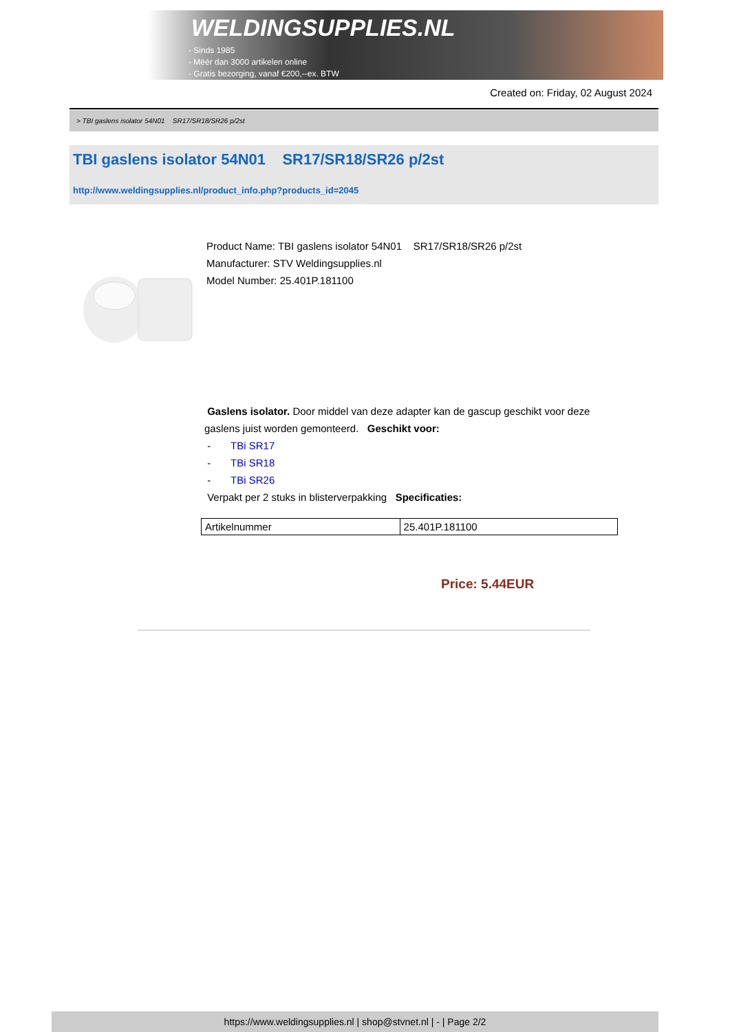WELDINGSUPPLIES.NL
- Sinds 1985
- Méér dan 3000 artikelen online
- Gratis bezorging, vanaf €200,--ex. BTW
Created on: Friday, 02 August 2024
> TBI gaslens isolator 54N01 SR17/SR18/SR26 p/2st
TBI gaslens isolator 54N01 SR17/SR18/SR26 p/2st
http://www.weldingsupplies.nl/product_info.php?products_id=2045
Product Name: TBI gaslens isolator 54N01 SR17/SR18/SR26 p/2st
Manufacturer: STV Weldingsupplies.nl
Model Number: 25.401P.181100
Gaslens isolator. Door middel van deze adapter kan de gascup geschikt voor deze gaslens juist worden gemonteerd. Geschikt voor:
- TBi SR17
- TBi SR18
- TBi SR26
Verpakt per 2 stuks in blisterverpakking Specificaties:
| Artikelnummer | 25.401P.181100 |
Price: 5.44EUR
https://www.weldingsupplies.nl | shop@stvnet.nl | - | Page 2/2